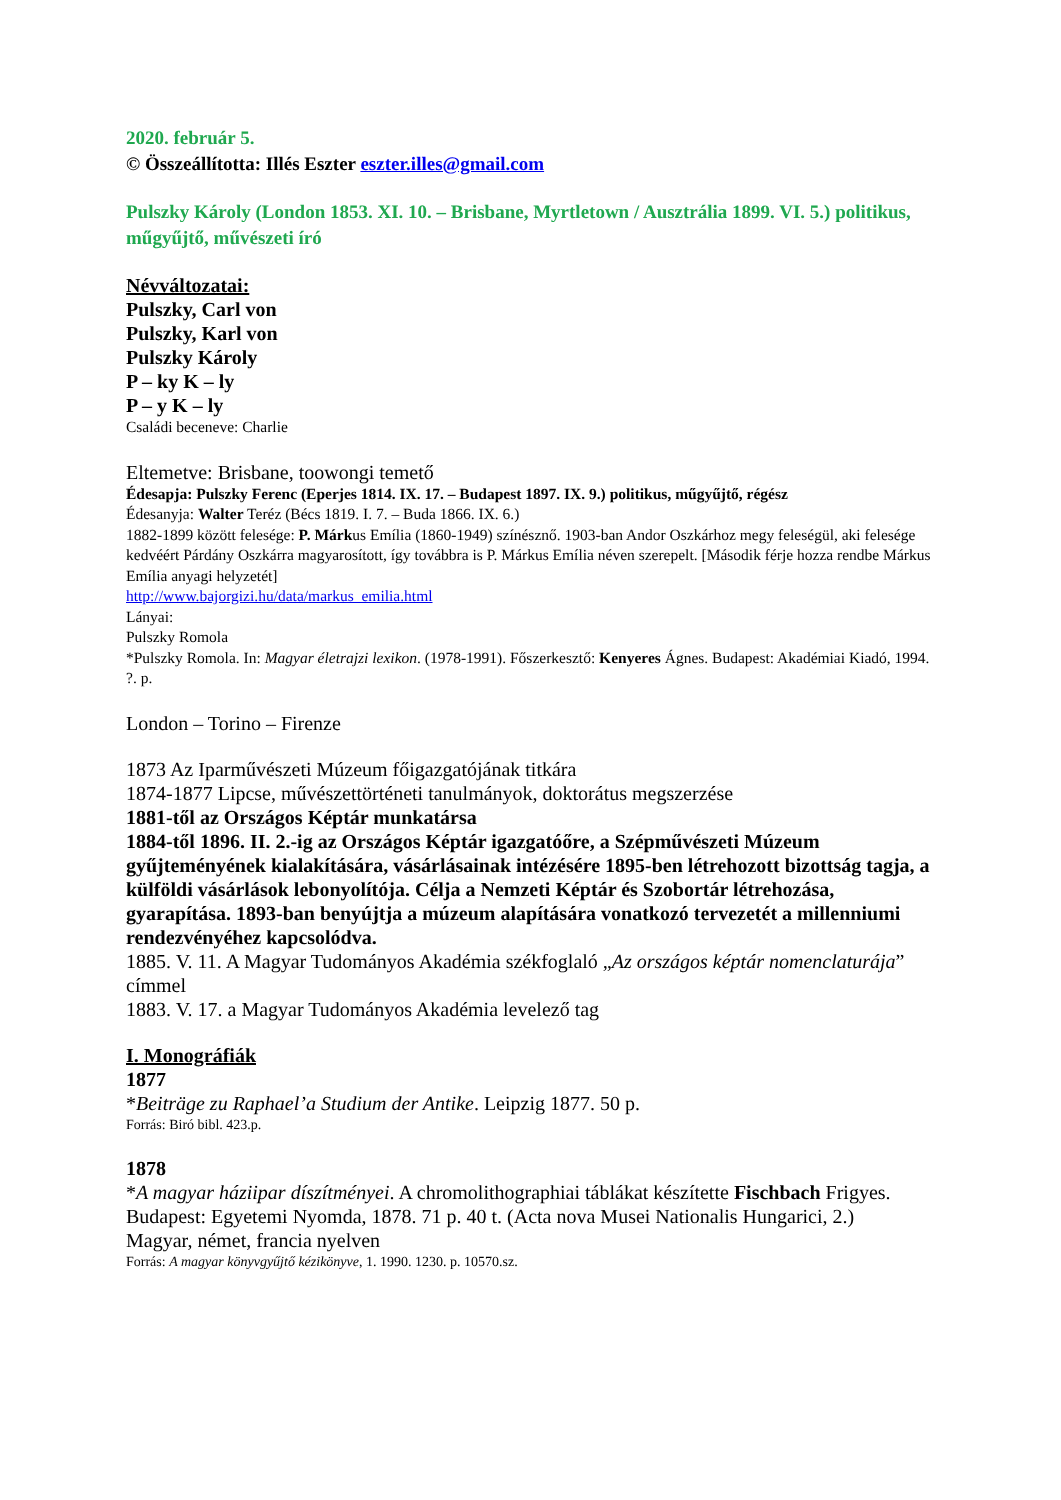2020. február 5.
© Összeállította: Illés Eszter eszter.illes@gmail.com
Pulszky Károly (London 1853. XI. 10. – Brisbane, Myrtletown / Ausztrália 1899. VI. 5.) politikus, műgyűjtő, művészeti író
Névváltozatai:
Pulszky, Carl von
Pulszky, Karl von
Pulszky Károly
P – ky K – ly
P – y K – ly
Családi beceneve: Charlie
Eltemetve: Brisbane, toowongi temető
Édesapja: Pulszky Ferenc (Eperjes 1814. IX. 17. – Budapest 1897. IX. 9.) politikus, műgyűjtő, régész
Édesanyja: Walter Teréz (Bécs 1819. I. 7. – Buda 1866. IX. 6.)
1882-1899 között felesége: P. Márkus Emília (1860-1949) színésznő. 1903-ban Andor Oszkárhoz megy feleségül, aki felesége kedvéért Párdány Oszkárra magyarosított, így továbbra is P. Márkus Emília néven szerepelt. [Második férje hozza rendbe Márkus Emília anyagi helyzetét]
http://www.bajorgizi.hu/data/markus_emilia.html
Lányai:
Pulszky Romola
*Pulszky Romola. In: Magyar életrajzi lexikon. (1978-1991). Főszerkesztő: Kenyeres Ágnes. Budapest: Akadémiai Kiadó, 1994. ?. p.
London – Torino – Firenze
1873 Az Iparművészeti Múzeum főigazgatójának titkára
1874-1877 Lipcse, művészettörténeti tanulmányok, doktorátus megszerzése
1881-től az Országos Képtár munkatársa
1884-től 1896. II. 2.-ig az Országos Képtár igazgatóőre, a Szépművészeti Múzeum gyűjteményének kialakítására, vásárlásainak intézésére 1895-ben létrehozott bizottság tagja, a külföldi vásárlások lebonyolítója. Célja a Nemzeti Képtár és Szobortár létrehozása, gyarapítása. 1893-ban benyújtja a múzeum alapítására vonatkozó tervezetét a millenniumi rendezvényéhez kapcsolódva.
1885. V. 11. A Magyar Tudományos Akadémia székfoglaló „Az országos képtár nomenclaturája” címmel
1883. V. 17. a Magyar Tudományos Akadémia levelező tag
I. Monográfiák
1877
*Beiträge zu Raphael’a Studium der Antike. Leipzig 1877. 50 p.
Forrás: Biró bibl. 423.p.
1878
*A magyar háziipar díszítményei. A chromolithographiai táblákat készítette Fischbach Frigyes. Budapest: Egyetemi Nyomda, 1878. 71 p. 40 t. (Acta nova Musei Nationalis Hungarici, 2.)
Magyar, német, francia nyelven
Forrás: A magyar könyvgyűjtő kézikönyve, 1. 1990. 1230. p. 10570.sz.